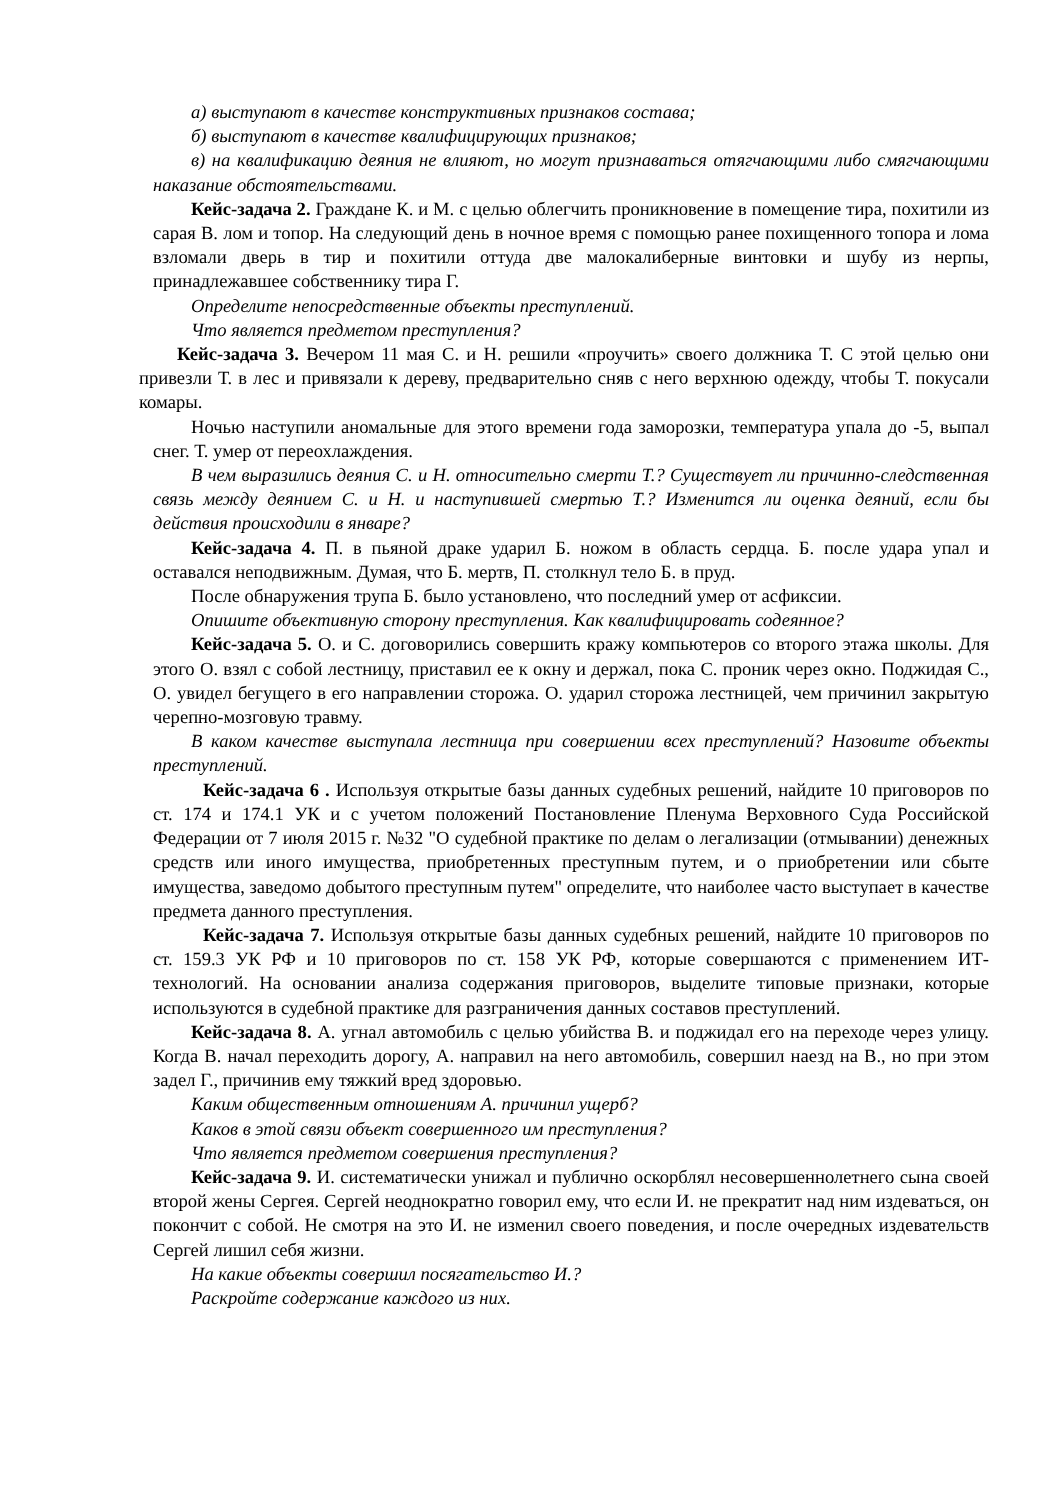а) выступают в качестве конструктивных признаков состава;
б) выступают в качестве квалифицирующих признаков;
в) на квалификацию деяния не влияют, но могут признаваться отягчающими либо смягчающими наказание обстоятельствами.
Кейс-задача 2. Граждане К. и М. с целью облегчить проникновение в помещение тира, похитили из сарая В. лом и топор. На следующий день в ночное время с помощью ранее похищенного топора и лома взломали дверь в тир и похитили оттуда две малокалиберные винтовки и шубу из нерпы, принадлежавшее собственнику тира Г.
Определите непосредственные объекты преступлений.
Что является предметом преступления?
Кейс-задача 3. Вечером 11 мая С. и Н. решили «проучить» своего должника Т. С этой целью они привезли Т. в лес и привязали к дереву, предварительно сняв с него верхнюю одежду, чтобы Т. покусали комары.
Ночью наступили аномальные для этого времени года заморозки, температура упала до -5, выпал снег. Т. умер от переохлаждения.
В чем выразились деяния С. и Н. относительно смерти Т.? Существует ли причинно-следственная связь между деянием С. и Н. и наступившей смертью Т.? Изменится ли оценка деяний, если бы действия происходили в январе?
Кейс-задача 4. П. в пьяной драке ударил Б. ножом в область сердца. Б. после удара упал и оставался неподвижным. Думая, что Б. мертв, П. столкнул тело Б. в пруд.
После обнаружения трупа Б. было установлено, что последний умер от асфиксии.
Опишите объективную сторону преступления. Как квалифицировать содеянное?
Кейс-задача 5. О. и С. договорились совершить кражу компьютеров со второго этажа школы. Для этого О. взял с собой лестницу, приставил ее к окну и держал, пока С. проник через окно. Поджидая С., О. увидел бегущего в его направлении сторожа. О. ударил сторожа лестницей, чем причинил закрытую черепно-мозговую травму.
В каком качестве выступала лестница при совершении всех преступлений? Назовите объекты преступлений.
Кейс-задача 6 . Используя открытые базы данных судебных решений, найдите 10 приговоров по ст. 174 и 174.1 УК и с учетом положений Постановление Пленума Верховного Суда Российской Федерации от 7 июля 2015 г. №32 "О судебной практике по делам о легализации (отмывании) денежных средств или иного имущества, приобретенных преступным путем, и о приобретении или сбыте имущества, заведомо добытого преступным путем" определите, что наиболее часто выступает в качестве предмета данного преступления.
Кейс-задача 7. Используя открытые базы данных судебных решений, найдите 10 приговоров по ст. 159.3 УК РФ и 10 приговоров по ст. 158 УК РФ, которые совершаются с применением ИТ-технологий. На основании анализа содержания приговоров, выделите типовые признаки, которые используются в судебной практике для разграничения данных составов преступлений.
Кейс-задача 8. А. угнал автомобиль с целью убийства В. и поджидал его на переходе через улицу. Когда В. начал переходить дорогу, А. направил на него автомобиль, совершил наезд на В., но при этом задел Г., причинив ему тяжкий вред здоровью.
Каким общественным отношениям А. причинил ущерб?
Каков в этой связи объект совершенного им преступления?
Что является предметом совершения преступления?
Кейс-задача 9. И. систематически унижал и публично оскорблял несовершеннолетнего сына своей второй жены Сергея. Сергей неоднократно говорил ему, что если И. не прекратит над ним издеваться, он покончит с собой. Не смотря на это И. не изменил своего поведения, и после очередных издевательств Сергей лишил себя жизни.
На какие объекты совершил посягательство И.?
Раскройте содержание каждого из них.